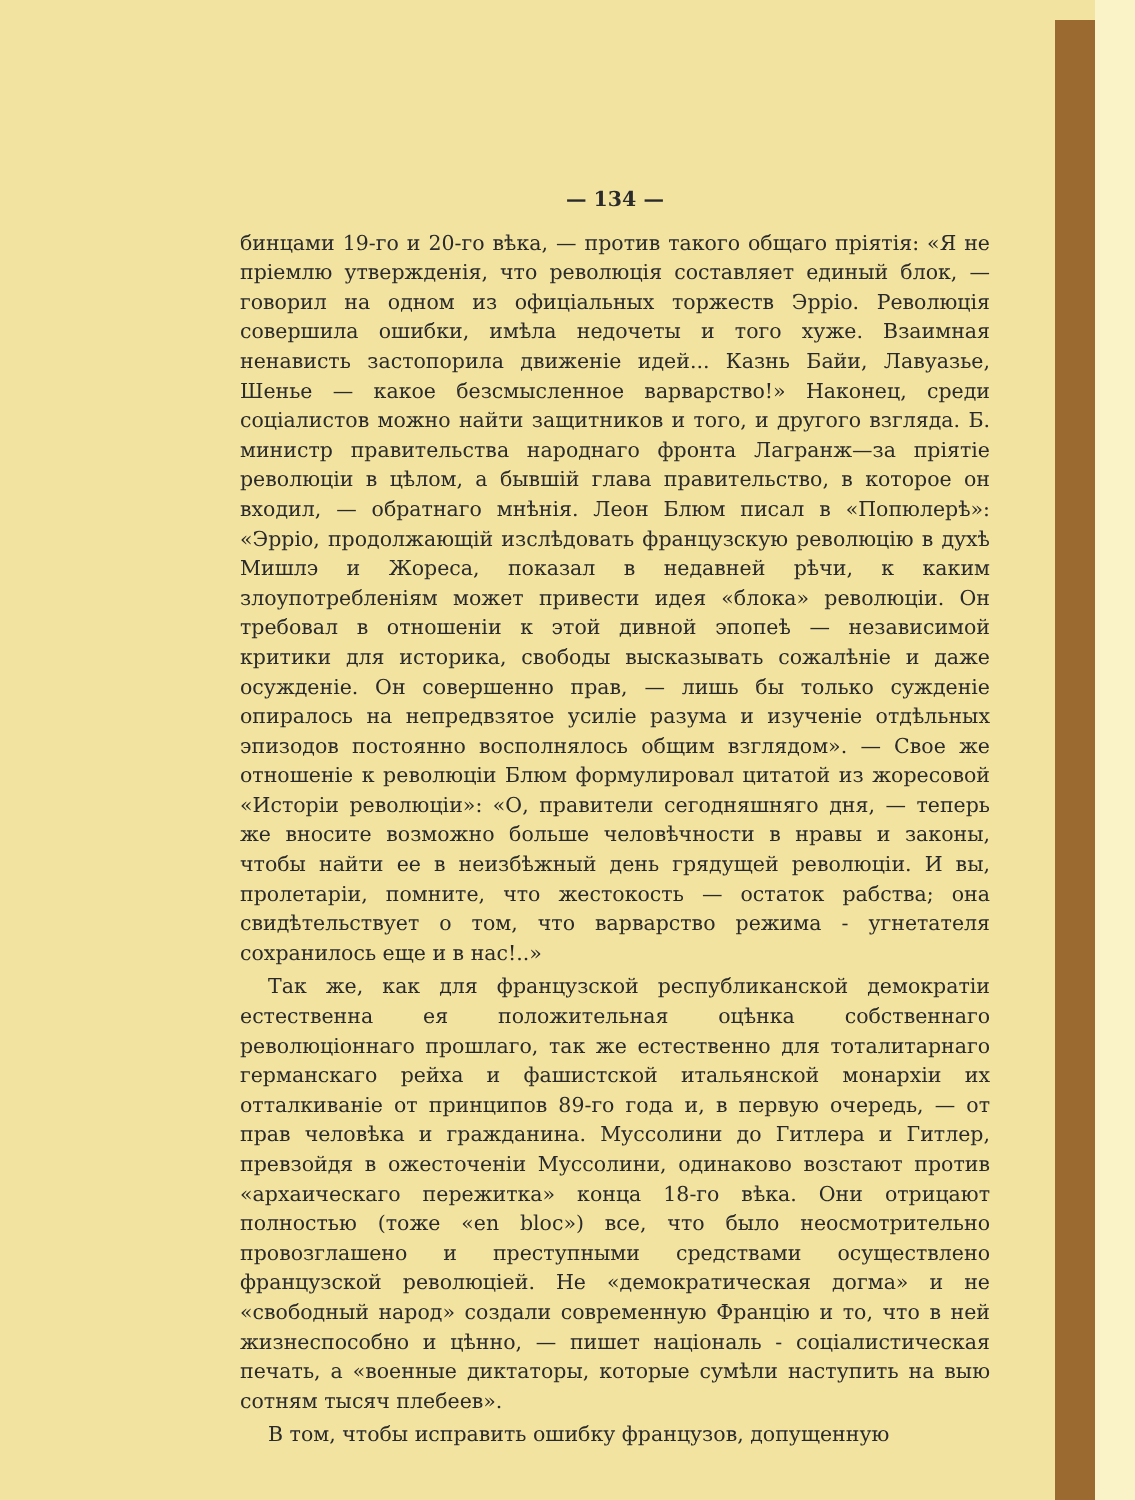— 134 —
бинцами 19-го и 20-го вѣка, — против такого общаго пріятія: «Я не пріемлю утвержденія, что революція составляет единый блок, — говорил на одном из офиціальных торжеств Эрріо. Революція совершила ошибки, имѣла недочеты и того хуже. Взаимная ненависть застопорила движеніе идей... Казнь Байи, Лавуазье, Шенье — какое безсмысленное варварство!» Наконец, среди соціалистов можно найти защитников и того, и другого взгляда. Б. министр правительства народнаго фронта Лагранж—за пріятіе революціи в цѣлом, а бывшій глава правительство, в которое он входил, — обратнаго мнѣнія. Леон Блюм писал в «Попюлерѣ»: «Эрріо, продолжающій изслѣдовать французскую революцію в духѣ Мишлэ и Жореса, показал в недавней рѣчи, к каким злоупотребленіям может привести идея «блока» революціи. Он требовал в отношеніи к этой дивной эпопеѣ — независимой критики для историка, свободы высказывать сожалѣніе и даже осужденіе. Он совершенно прав, — лишь бы только сужденіе опиралось на непредвзятое усиліе разума и изученіе отдѣльных эпизодов постоянно восполнялось общим взглядом». — Свое же отношеніе к революціи Блюм формулировал цитатой из жоресовой «Исторіи революціи»: «О, правители сегодняшняго дня, — теперь же вносите возможно больше человѣчности в нравы и законы, чтобы найти ее в неизбѣжный день грядущей революціи. И вы, пролетаріи, помните, что жестокость — остаток рабства; она свидѣтельствует о том, что варварство режима - угнетателя сохранилось еще и в нас!..»
Так же, как для французской республиканской демократіи естественна ея положительная оцѣнка собственнаго революціоннаго прошлаго, так же естественно для тоталитарнаго германскаго рейха и фашистской итальянской монархіи их отталкиваніе от принципов 89-го года и, в первую очередь, — от прав человѣка и гражданина. Муссолини до Гитлера и Гитлер, превзойдя в ожесточеніи Муссолини, одинаково возстают против «архаическаго пережитка» конца 18-го вѣка. Они отрицают полностью (тоже «en bloc») все, что было неосмотрительно провозглашено и преступными средствами осуществлено французской революціей. Не «демократическая догма» и не «свободный народ» создали современную Францію и то, что в ней жизнеспособно и цѣнно, — пишет національ - соціалистическая печать, а «военные диктаторы, которые сумѣли наступить на выю сотням тысяч плебеев».
В том, чтобы исправить ошибку французов, допущенную